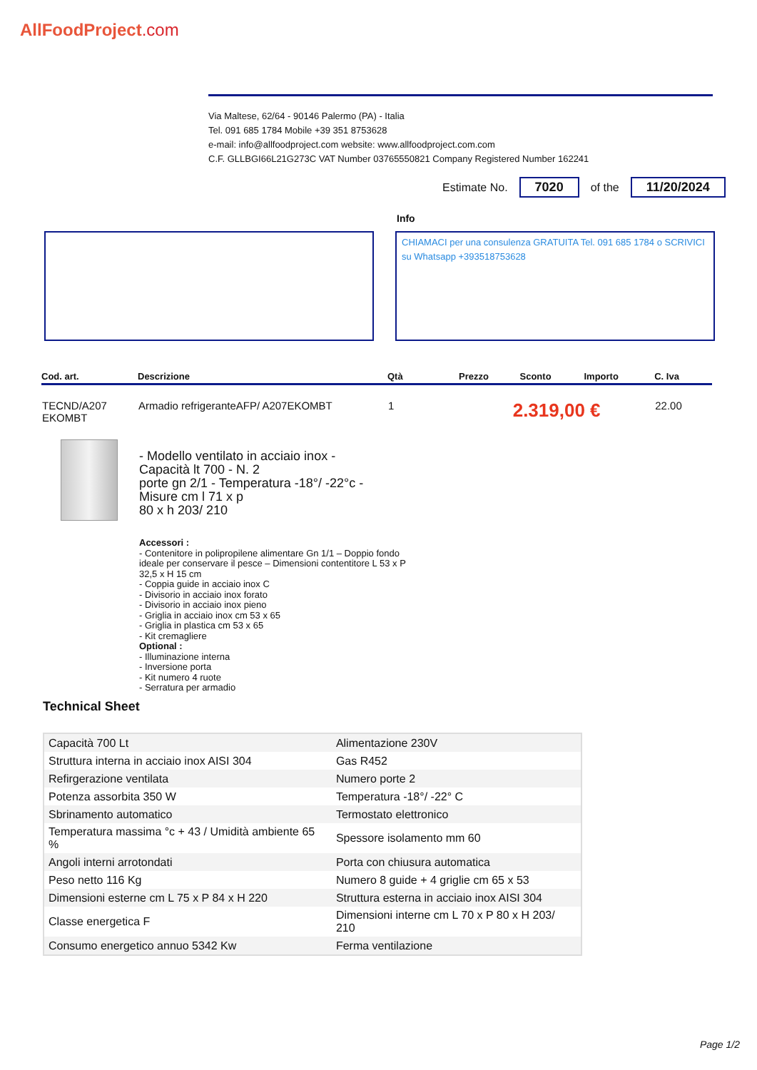AllFoodProject.com
Via Maltese, 62/64 - 90146 Palermo (PA) - Italia
Tel. 091 685 1784 Mobile +39 351 8753628
e-mail: info@allfoodproject.com website: www.allfoodproject.com.com
C.F. GLLBGI66L21G273C VAT Number 03765550821 Company Registered Number 162241
Estimate No. 7020 of the 11/20/2024
Info
CHIAMACI per una consulenza GRATUITA Tel. 091 685 1784 o SCRIVICI su Whatsapp +393518753628
| Cod. art. | Descrizione | Qtà | Prezzo | Sconto | Importo | C. Iva |
| --- | --- | --- | --- | --- | --- | --- |
| TECND/A207 EKOMBT | Armadio refrigeranteAFP/ A207EKOMBT | 1 | 2.319,00 € | | | 22.00 |
- Modello ventilato in acciaio inox -
Capacità lt 700 - N. 2
porte gn 2/1 - Temperatura -18°/ -22°c -
Misure cm l 71 x p
80 x h 203/ 210
Accessori :
- Contenitore in polipropilene alimentare Gn 1/1 – Doppio fondo
ideale per conservare il pesce – Dimensioni contentitore L 53 x P
32,5 x H 15 cm
- Coppia guide in acciaio inox C
- Divisorio in acciaio inox forato
- Divisorio in acciaio inox pieno
- Griglia in acciaio inox cm 53 x 65
- Griglia in plastica cm 53 x 65
- Kit cremagliere
Optional :
- Illuminazione interna
- Inversione porta
- Kit numero 4 ruote
- Serratura per armadio
Technical Sheet
| Capacità 700 Lt | Alimentazione 230V |
| Struttura interna in acciaio inox AISI 304 | Gas R452 |
| Refirgerazione ventilata | Numero porte 2 |
| Potenza assorbita 350 W | Temperatura -18°/ -22° C |
| Sbrinamento automatico | Termostato elettronico |
| Temperatura massima °c + 43 / Umidità ambiente 65 % | Spessore isolamento mm 60 |
| Angoli interni arrotondati | Porta con chiusura automatica |
| Peso netto 116 Kg | Numero 8 guide + 4 griglie cm 65 x 53 |
| Dimensioni esterne cm L 75 x P 84 x H 220 | Struttura esterna in acciaio inox AISI 304 |
| Classe energetica F | Dimensioni interne cm L 70 x P 80 x H 203/ 210 |
| Consumo energetico annuo 5342 Kw | Ferma ventilazione |
Page 1/2